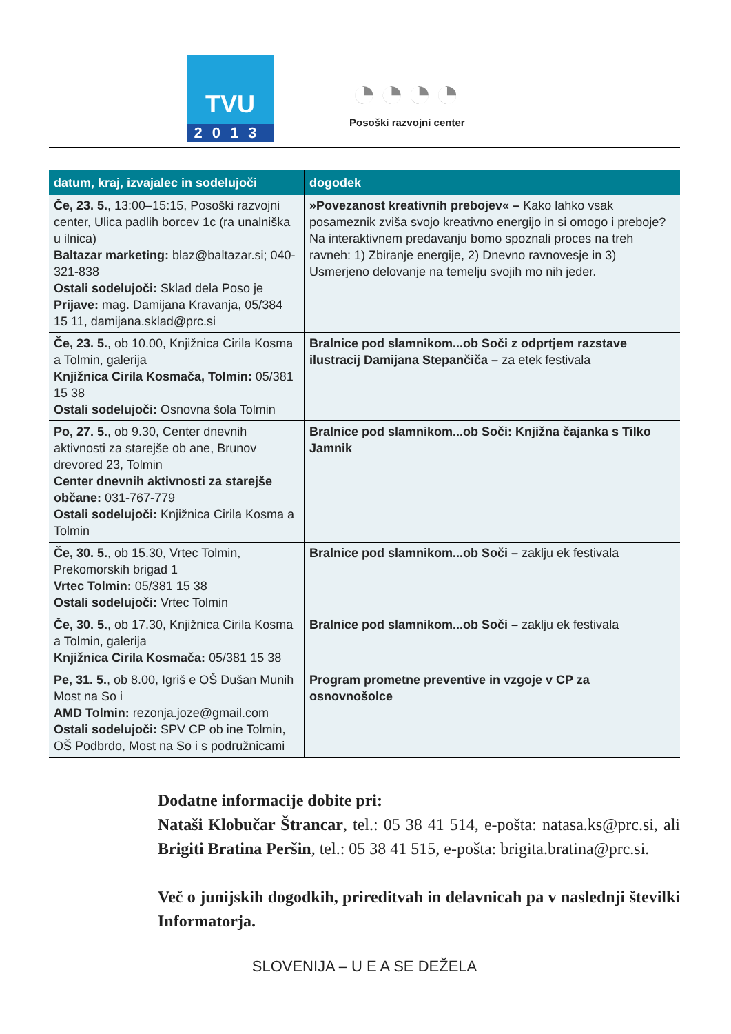TVU
2013
◔◔◔◔
Posoški razvojni center
| datum, kraj, izvajalec in sodelujoči | dogodek |
| --- | --- |
| Če, 23. 5. , 13:00–15:15, Posoški razvojni center, Ulica padlih borcev 1c (ra unalniška u ilnica) Baltazar marketing: blaz@baltazar.si; 040-321-838 Ostali sodelujoči: Sklad dela Poso je Prijave: mag. Damijana Kravanja, 05/384 15 11, damijana.sklad@prc.si | »Povezanost kreativnih prebojev« – Kako lahko vsak posameznik zviša svojo kreativno energijo in si omogo i preboje? Na interaktivnem predavanju bomo spoznali proces na treh ravneh: 1) Zbiranje energije, 2) Dnevno ravnovesje in 3) Usmerjeno delovanje na temelju svojih mo nih jeder. |
| Če, 23. 5. , ob 10.00, Knjižnica Cirila Kosma a Tolmin, galerija Knjižnica Cirila Kosmača, Tolmin: 05/381 15 38 Ostali sodelujoči: Osnovna šola Tolmin | Bralnice pod slamnikom...ob Soči z odprtjem razstave ilustracij Damijana Stepančiča – za etek festivala |
| Po, 27. 5. , ob 9.30, Center dnevnih aktivnosti za starejše ob ane, Brunov drevored 23, Tolmin Center dnevnih aktivnosti za starejše občane: 031-767-779 Ostali sodelujoči: Knjižnica Cirila Kosma a Tolmin | Bralnice pod slamnikom...ob Soči: Knjižna čajanka s Tilko Jamnik |
| Če, 30. 5. , ob 15.30, Vrtec Tolmin, Prekomorskih brigad 1 Vrtec Tolmin: 05/381 15 38 Ostali sodelujoči: Vrtec Tolmin | Bralnice pod slamnikom...ob Soči – zaklju ek festivala |
| Če, 30. 5. , ob 17.30, Knjižnica Cirila Kosma a Tolmin, galerija Knjižnica Cirila Kosmača: 05/381 15 38 | Bralnice pod slamnikom...ob Soči – zaklju ek festivala |
| Pe, 31. 5. , ob 8.00, Igriš e OŠ Dušan Munih Most na So i AMD Tolmin: rezonja.joze@gmail.com Ostali sodelujoči: SPV CP ob ine Tolmin, OŠ Podbrdo, Most na So i s podružnicami | Program prometne preventive in vzgoje v CP za osnovnošolce |
Dodatne informacije dobite pri:
Nataši Klobučar Štrancar, tel.: 05 38 41 514, e-pošta: natasa.ks@prc.si, ali Brigiti Bratina Peršin, tel.: 05 38 41 515, e-pošta: brigita.bratina@prc.si.
Več o junijskih dogodkih, prireditvah in delavnicah pa v naslednji številki Informatorja.
SLOVENIJA – U E A SE DEŽELA